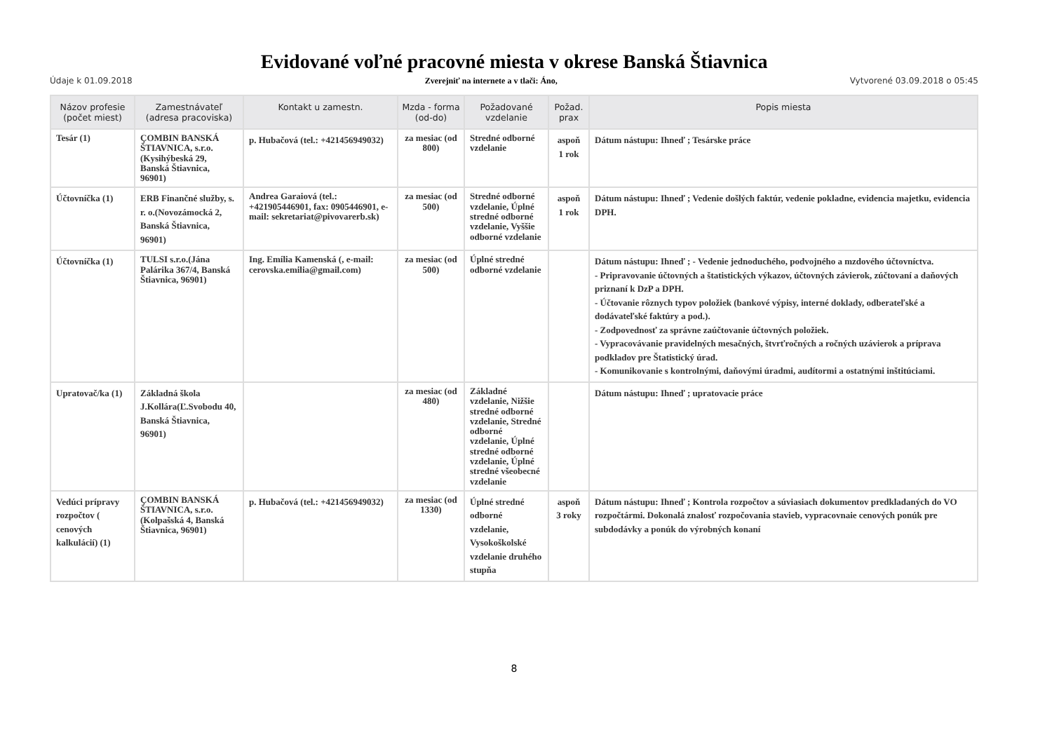Evidované voľné pracovné miesta v okrese Banská Štiavnica
Údaje k 01.09.2018 Zverejniť na internete a v tlači: Áno, Vytvorené 03.09.2018 o 05:45
| Názov profesie (počet miest) | Zamestnávateľ (adresa pracoviska) | Kontakt u zamestn. | Mzda - forma (od-do) | Požadované vzdelanie | Požad. prax | Popis miesta |
| --- | --- | --- | --- | --- | --- | --- |
| Tesár (1) | ÇOMBIN BANSKÁ ŠTIAVNICA, s.r.o.(Kysihýbeská 29, Banská Štiavnica, 96901) | p. Hubačová (tel.: +421456949032) | za mesiac (od 800) | Stredné odborné vzdelanie | aspoň 1 rok | Dátum nástupu: Ihneď ; Tesárske práce |
| Účtovníčka (1) | ERB Finančné služby, s. r. o.(Novozámocká 2, Banská Štiavnica, 96901) | Andrea Garaiová (tel.: +421905446901, fax: 0905446901, e-mail: sekretariat@pivovarerb.sk) | za mesiac (od 500) | Stredné odborné vzdelanie, Úplné stredné odborné vzdelanie, Vyššie odborné vzdelanie | aspoň 1 rok | Dátum nástupu: Ihneď ; Vedenie došlých faktúr, vedenie pokladne, evidencia majetku, evidencia DPH. |
| Účtovníčka (1) | TULSI s.r.o.(Jána Palárika 367/4, Banská Štiavnica, 96901) | Ing. Emília Kamenská (, e-mail: cerovska.emilia@gmail.com) | za mesiac (od 500) | Úplné stredné odborné vzdelanie | | Dátum nástupu: Ihneď ; - Vedenie jednoduchého, podvojného a mzdového účtovníctva. - Pripravovanie účtovných a štatistických výkazov, účtovných závierok, zúčtovaní a daňových priznaní k DzP a DPH. - Účtovanie rôznych typov položiek (bankové výpisy, interné doklady, odberateľské a dodávateľské faktúry a pod.). - Zodpovednosť za správne zaúčtovanie účtovných položiek. - Vypracovávanie pravidelných mesačných, štvrťročných a ročných uzávierok a príprava podkladov pre Štatistický úrad. - Komunikovanie s kontrolnými, daňovými úradmi, audítormi a ostatnými inštitúciami. |
| Upratovač/ka (1) | Základná škola J.Kollára(Ľ.Svobodu 40, Banská Štiavnica, 96901) | | za mesiac (od 480) | Základné vzdelanie, Nižšie stredné odborné vzdelanie, Stredné odborné vzdelanie, Úplné stredné odborné vzdelanie, Úplné stredné všeobecné vzdelanie | | Dátum nástupu: Ihneď ; upratovacie práce |
| Vedúci prípravy rozpočtov ( cenových kalkulácií) (1) | ÇOMBIN BANSKÁ ŠTIAVNICA, s.r.o.(Kolpašská 4, Banská Štiavnica, 96901) | p. Hubačová (tel.: +421456949032) | za mesiac (od 1330) | Úplné stredné odborné vzdelanie, Vysokoškolské vzdelanie druhého stupňa | aspoň 3 roky | Dátum nástupu: Ihneď ; Kontrola rozpočtov a súviasiach dokumentov predkladaných do VO rozpočtármi. Dokonalá znalosť rozpočovania stavieb, vypracovnaie cenových ponúk pre subdodávky a ponúk do výrobných konaní |
8